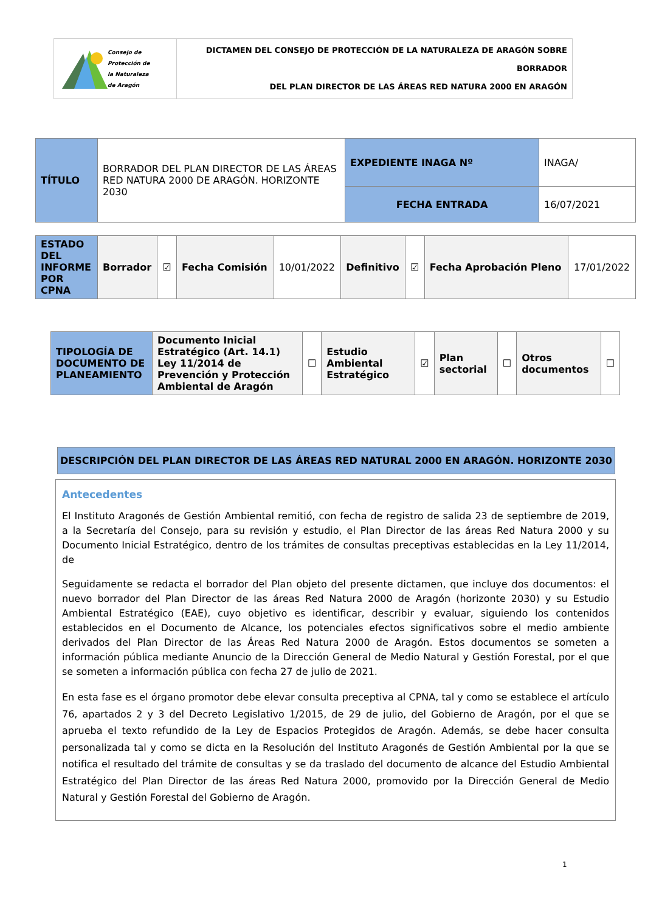| Consejo de Protección de la Naturaleza de Aragón | DICTAMEN DEL CONSEJO DE PROTECCIÓN DE LA NATURALEZA DE ARAGÓN SOBRE BORRADOR DEL PLAN DIRECTOR DE LAS ÁREAS RED NATURA 2000 EN ARAGÓN |
| TÍTULO | BORRADOR DEL PLAN DIRECTOR DE LAS ÁREAS RED NATURA 2000 DE ARAGÓN. HORIZONTE 2030 | EXPEDIENTE INAGA Nº | INAGA/ |
| | | FECHA ENTRADA | 16/07/2021 |
| ESTADO DEL INFORME POR CPNA | Borrador | ☑ | Fecha Comisión | 10/01/2022 | Definitivo | ☑ | Fecha Aprobación Pleno | 17/01/2022 |
| TIPOLOGÍA DE DOCUMENTO DE PLANEAMIENTO | Documento Inicial Estratégico (Art. 14.1) Ley 11/2014 de Prevención y Protección Ambiental de Aragón | ☐ | Estudio Ambiental Estratégico | ☑ | Plan sectorial | ☐ | Otros documentos | ☐ |
DESCRIPCIÓN DEL PLAN DIRECTOR DE LAS ÁREAS RED NATURAL 2000 EN ARAGÓN. HORIZONTE 2030
Antecedentes
El Instituto Aragonés de Gestión Ambiental remitió, con fecha de registro de salida 23 de septiembre de 2019, a la Secretaría del Consejo, para su revisión y estudio, el Plan Director de las áreas Red Natura 2000 y su Documento Inicial Estratégico, dentro de los trámites de consultas preceptivas establecidas en la Ley 11/2014, de
Seguidamente se redacta el borrador del Plan objeto del presente dictamen, que incluye dos documentos: el nuevo borrador del Plan Director de las áreas Red Natura 2000 de Aragón (horizonte 2030) y su Estudio Ambiental Estratégico (EAE), cuyo objetivo es identificar, describir y evaluar, siguiendo los contenidos establecidos en el Documento de Alcance, los potenciales efectos significativos sobre el medio ambiente derivados del Plan Director de las Áreas Red Natura 2000 de Aragón. Estos documentos se someten a información pública mediante Anuncio de la Dirección General de Medio Natural y Gestión Forestal, por el que se someten a información pública con fecha 27 de julio de 2021.
En esta fase es el órgano promotor debe elevar consulta preceptiva al CPNA, tal y como se establece el artículo 76, apartados 2 y 3 del Decreto Legislativo 1/2015, de 29 de julio, del Gobierno de Aragón, por el que se aprueba el texto refundido de la Ley de Espacios Protegidos de Aragón. Además, se debe hacer consulta personalizada tal y como se dicta en la Resolución del Instituto Aragonés de Gestión Ambiental por la que se notifica el resultado del trámite de consultas y se da traslado del documento de alcance del Estudio Ambiental Estratégico del Plan Director de las áreas Red Natura 2000, promovido por la Dirección General de Medio Natural y Gestión Forestal del Gobierno de Aragón.
1